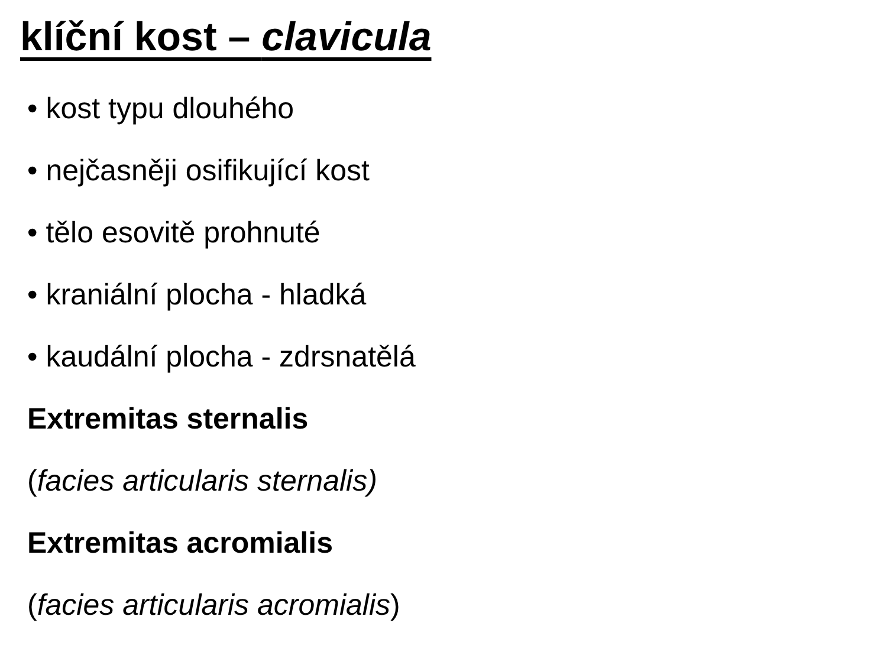klíční kost – clavicula
• kost typu dlouhého
• nejčasněji osifikující kost
• tělo esovitě prohnuté
• kraniální plocha - hladká
• kaudální plocha - zdrsnatělá
Extremitas sternalis
(facies articularis sternalis)
Extremitas acromialis
(facies articularis acromialis)